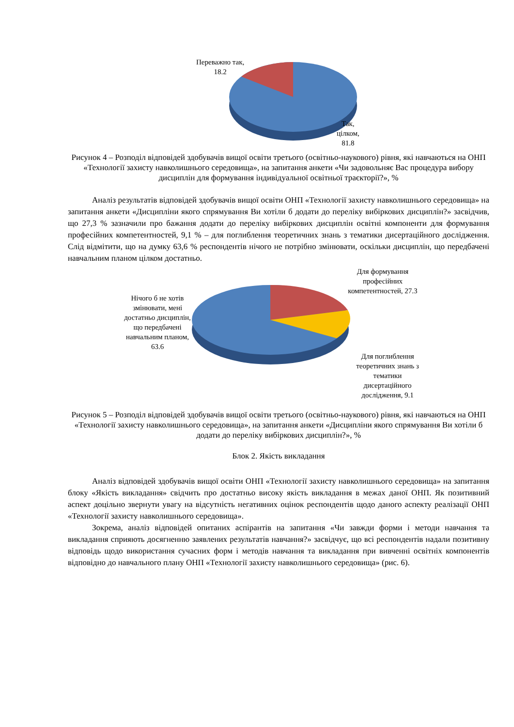Переважно так,
18.2
Так,
цілком,
81.8
Рисунок 4 – Розподіл відповідей здобувачів вищої освіти третього (освітньо-наукового) рівня, які навчаються на ОНП «Технології захисту навколишнього середовища», на запитання анкети «Чи задовольняє Вас процедура вибору дисциплін для формування індивідуальної освітньої траєкторії?», %
Аналіз результатів відповідей здобувачів вищої освіти ОНП «Технології захисту навколишнього середовища» на запитання анкети «Дисципліни якого спрямування Ви хотіли б додати до переліку вибіркових дисциплін?» засвідчив, що 27,3 % зазначили про бажання додати до переліку вибіркових дисциплін освітні компоненти для формування професійних компетентностей, 9,1 % – для поглиблення теоретичних знань з тематики дисертаційного дослідження. Слід відмітити, що на думку 63,6 % респондентів нічого не потрібно змінювати, оскільки дисциплін, що передбачені навчальним планом цілком достатньо.
Нічого б не хотів змінювати, мені достатньо дисциплін, що передбачені навчальним планом, 63.6
Для формування професійних компетентностей, 27.3
Для поглиблення теоретичних знань з тематики дисертаційного дослідження, 9.1
Рисунок 5 – Розподіл відповідей здобувачів вищої освіти третього (освітньо-наукового) рівня, які навчаються на ОНП «Технології захисту навколишнього середовища», на запитання анкети «Дисципліни якого спрямування Ви хотіли б додати до переліку вибіркових дисциплін?», %
Блок 2. Якість викладання
Аналіз відповідей здобувачів вищої освіти ОНП «Технології захисту навколишнього середовища» на запитання блоку «Якість викладання» свідчить про достатньо високу якість викладання в межах даної ОНП. Як позитивний аспект доцільно звернути увагу на відсутність негативних оцінок респондентів щодо даного аспекту реалізації ОНП «Технології захисту навколишнього середовища».
Зокрема, аналіз відповідей опитаних аспірантів на запитання «Чи завжди форми і методи навчання та викладання сприяють досягненню заявлених результатів навчання?» засвідчує, що всі респондентів надали позитивну відповідь щодо використання сучасних форм і методів навчання та викладання при вивченні освітніх компонентів відповідно до навчального плану ОНП «Технології захисту навколишнього середовища» (рис. 6).